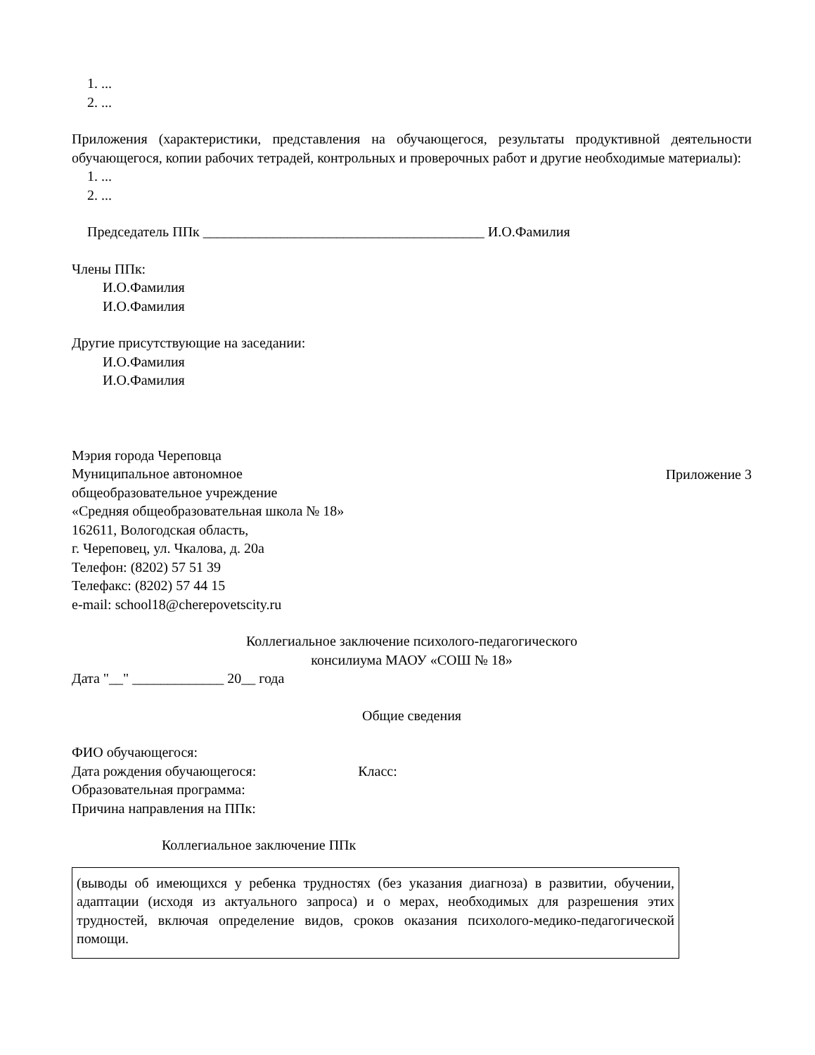1. ...
2. ...
Приложения (характеристики, представления на обучающегося, результаты продуктивной деятельности обучающегося, копии рабочих тетрадей, контрольных и проверочных работ и другие необходимые материалы):
1. ...
2. ...
Председатель ППк ________________________________________ И.О.Фамилия
Члены ППк:
И.О.Фамилия
И.О.Фамилия
Другие присутствующие на заседании:
И.О.Фамилия
И.О.Фамилия
Мэрия города Череповца
Муниципальное автономное
общеобразовательное учреждение
«Средняя общеобразовательная школа № 18»
162611, Вологодская область,
г. Череповец, ул. Чкалова, д. 20а
Телефон: (8202) 57 51 39
Телефакс: (8202) 57 44 15
e-mail: school18@cherepovetscity.ru
Приложение 3
Коллегиальное заключение психолого-педагогического
консилиума МАОУ «СОШ № 18»
Дата "__" _____________ 20__ года
Общие сведения
ФИО обучающегося:
Дата рождения обучающегося: Класс:
Образовательная программа:
Причина направления на ППк:
Коллегиальное заключение ППк
(выводы об имеющихся у ребенка трудностях (без указания диагноза) в развитии, обучении, адаптации (исходя из актуального запроса) и о мерах, необходимых для разрешения этих трудностей, включая определение видов, сроков оказания психолого-медико-педагогической помощи.